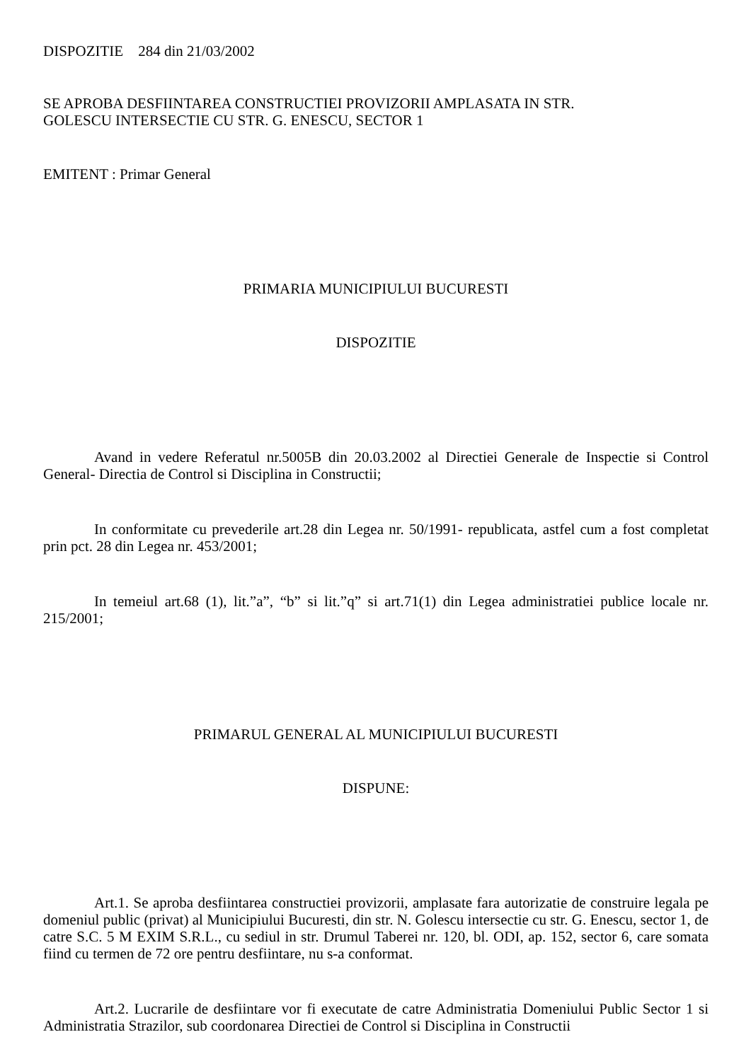DISPOZITIE 284 din 21/03/2002
SE APROBA DESFIINTAREA CONSTRUCTIEI PROVIZORII AMPLASATA IN STR.
GOLESCU INTERSECTIE CU STR. G. ENESCU, SECTOR 1
EMITENT : Primar General
PRIMARIA MUNICIPIULUI BUCURESTI
DISPOZITIE
Avand in vedere Referatul nr.5005B din 20.03.2002 al Directiei Generale de Inspectie si Control General- Directia de Control si Disciplina in Constructii;
In conformitate cu prevederile art.28 din Legea nr. 50/1991- republicata, astfel cum a fost completat prin pct. 28 din Legea nr. 453/2001;
In temeiul art.68 (1), lit.”a”, “b” si lit.”q” si art.71(1) din Legea administratiei publice locale nr. 215/2001;
PRIMARUL GENERAL AL MUNICIPIULUI BUCURESTI
DISPUNE:
Art.1. Se aproba desfiintarea constructiei provizorii, amplasate fara autorizatie de construire legala pe domeniul public (privat) al Municipiului Bucuresti, din str. N. Golescu intersectie cu str. G. Enescu, sector 1, de catre S.C. 5 M EXIM S.R.L., cu sediul in str. Drumul Taberei nr. 120, bl. ODI, ap. 152, sector 6, care somata fiind cu termen de 72 ore pentru desfiintare, nu s-a conformat.
Art.2. Lucrarile de desfiintare vor fi executate de catre Administratia Domeniului Public Sector 1 si Administratia Strazilor, sub coordonarea Directiei de Control si Disciplina in Constructii